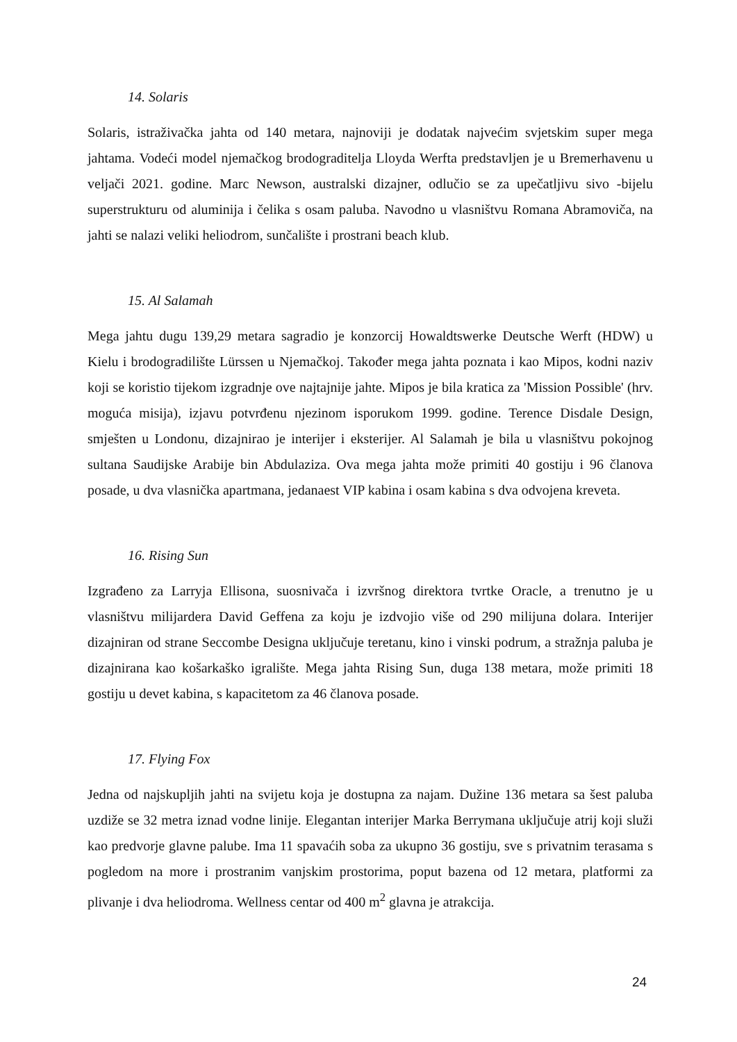14. Solaris
Solaris, istraživačka jahta od 140 metara, najnoviji je dodatak najvećim svjetskim super mega jahtama. Vodeći model njemačkog brodograditelja Lloyda Werfta predstavljen je u Bremerhavenu u veljači 2021. godine. Marc Newson, australski dizajner, odlučio se za upečatljivu sivo -bijelu superstrukturu od aluminija i čelika s osam paluba. Navodno u vlasništvu Romana Abramoviča, na jahti se nalazi veliki heliodrom, sunčalište i prostrani beach klub.
15. Al Salamah
Mega jahtu dugu 139,29 metara sagradio je konzorcij Howaldtswerke Deutsche Werft (HDW) u Kielu i brodogradilište Lürssen u Njemačkoj. Također mega jahta poznata i kao Mipos, kodni naziv koji se koristio tijekom izgradnje ove najtajnije jahte. Mipos je bila kratica za 'Mission Possible' (hrv. moguća misija), izjavu potvrđenu njezinom isporukom 1999. godine. Terence Disdale Design, smješten u Londonu, dizajnirao je interijer i eksterijer. Al Salamah je bila u vlasništvu pokojnog sultana Saudijske Arabije bin Abdulaziza. Ova mega jahta može primiti 40 gostiju i 96 članova posade, u dva vlasnička apartmana, jedanaest VIP kabina i osam kabina s dva odvojena kreveta.
16. Rising Sun
Izgrađeno za Larryja Ellisona, suosnivača i izvršnog direktora tvrtke Oracle, a trenutno je u vlasništvu milijardera David Geffena za koju je izdvojio više od 290 milijuna dolara. Interijer dizajniran od strane Seccombe Designa uključuje teretanu, kino i vinski podrum, a stražnja paluba je dizajnirana kao košarkaško igralište. Mega jahta Rising Sun, duga 138 metara, može primiti 18 gostiju u devet kabina, s kapacitetom za 46 članova posade.
17. Flying Fox
Jedna od najskupljih jahti na svijetu koja je dostupna za najam. Dužine 136 metara sa šest paluba uzdiže se 32 metra iznad vodne linije. Elegantan interijer Marka Berrymana uključuje atrij koji služi kao predvorje glavne palube. Ima 11 spavaćih soba za ukupno 36 gostiju, sve s privatnim terasama s pogledom na more i prostranim vanjskim prostorima, poput bazena od 12 metara, platformi za plivanje i dva heliodroma. Wellness centar od 400 m<sup>2</sup> glavna je atrakcija.
24